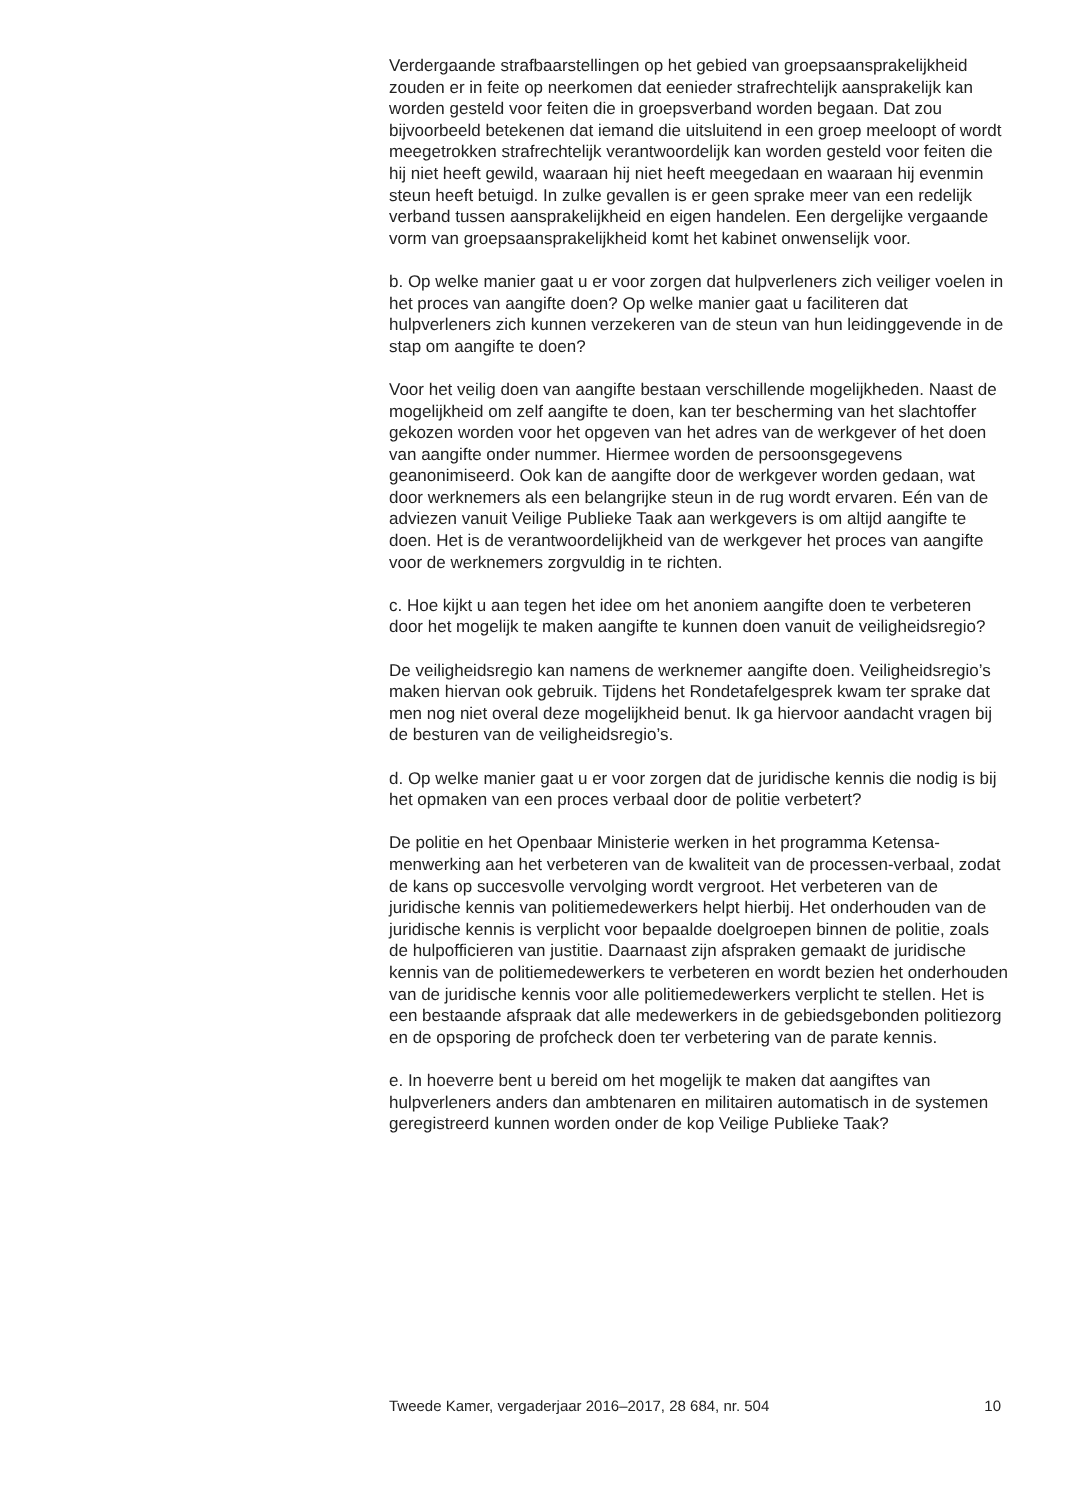Verdergaande strafbaarstellingen op het gebied van groepsaansprake­lijkheid zouden er in feite op neerkomen dat eenieder strafrechtelijk aansprakelijk kan worden gesteld voor feiten die in groepsverband worden begaan. Dat zou bijvoorbeeld betekenen dat iemand die uitsluitend in een groep meeloopt of wordt meegetrokken strafrechtelijk verantwoordelijk kan worden gesteld voor feiten die hij niet heeft gewild, waaraan hij niet heeft meegedaan en waaraan hij evenmin steun heeft betuigd. In zulke gevallen is er geen sprake meer van een redelijk verband tussen aansprakelijkheid en eigen handelen. Een dergelijke vergaande vorm van groepsaansprakelijkheid komt het kabinet onwenselijk voor.
b. Op welke manier gaat u er voor zorgen dat hulpverleners zich veiliger voelen in het proces van aangifte doen? Op welke manier gaat u facili­teren dat hulpverleners zich kunnen verzekeren van de steun van hun leidinggevende in de stap om aangifte te doen?
Voor het veilig doen van aangifte bestaan verschillende mogelijkheden. Naast de mogelijkheid om zelf aangifte te doen, kan ter bescherming van het slachtoffer gekozen worden voor het opgeven van het adres van de werkgever of het doen van aangifte onder nummer. Hiermee worden de persoonsgegevens geanonimiseerd. Ook kan de aangifte door de werkgever worden gedaan, wat door werknemers als een belangrijke steun in de rug wordt ervaren. Eén van de adviezen vanuit Veilige Publieke Taak aan werkgevers is om altijd aangifte te doen. Het is de verantwoordelijkheid van de werkgever het proces van aangifte voor de werknemers zorgvuldig in te richten.
c. Hoe kijkt u aan tegen het idee om het anoniem aangifte doen te verbeteren door het mogelijk te maken aangifte te kunnen doen vanuit de veiligheidsregio?
De veiligheidsregio kan namens de werknemer aangifte doen. Veiligheids­regio’s maken hiervan ook gebruik. Tijdens het Rondetafelgesprek kwam ter sprake dat men nog niet overal deze mogelijkheid benut. Ik ga hiervoor aandacht vragen bij de besturen van de veiligheidsregio’s.
d. Op welke manier gaat u er voor zorgen dat de juridische kennis die nodig is bij het opmaken van een proces verbaal door de politie verbetert?
De politie en het Openbaar Ministerie werken in het programma Ketensa­menwerking aan het verbeteren van de kwaliteit van de processen-verbaal, zodat de kans op succesvolle vervolging wordt vergroot. Het verbeteren van de juridische kennis van politiemedewerkers helpt hierbij. Het onderhouden van de juridische kennis is verplicht voor bepaalde doelgroepen binnen de politie, zoals de hulpofficieren van justitie. Daarnaast zijn afspraken gemaakt de juridische kennis van de politieme­dewerkers te verbeteren en wordt bezien het onderhouden van de juridische kennis voor alle politiemedewerkers verplicht te stellen. Het is een bestaande afspraak dat alle medewerkers in de gebiedsgebonden politiezorg en de opsporing de profcheck doen ter verbetering van de parate kennis.
e. In hoeverre bent u bereid om het mogelijk te maken dat aangiftes van hulpverleners anders dan ambtenaren en militairen automatisch in de systemen geregistreerd kunnen worden onder de kop Veilige Publieke Taak?
Tweede Kamer, vergaderjaar 2016–2017, 28 684, nr. 504 10